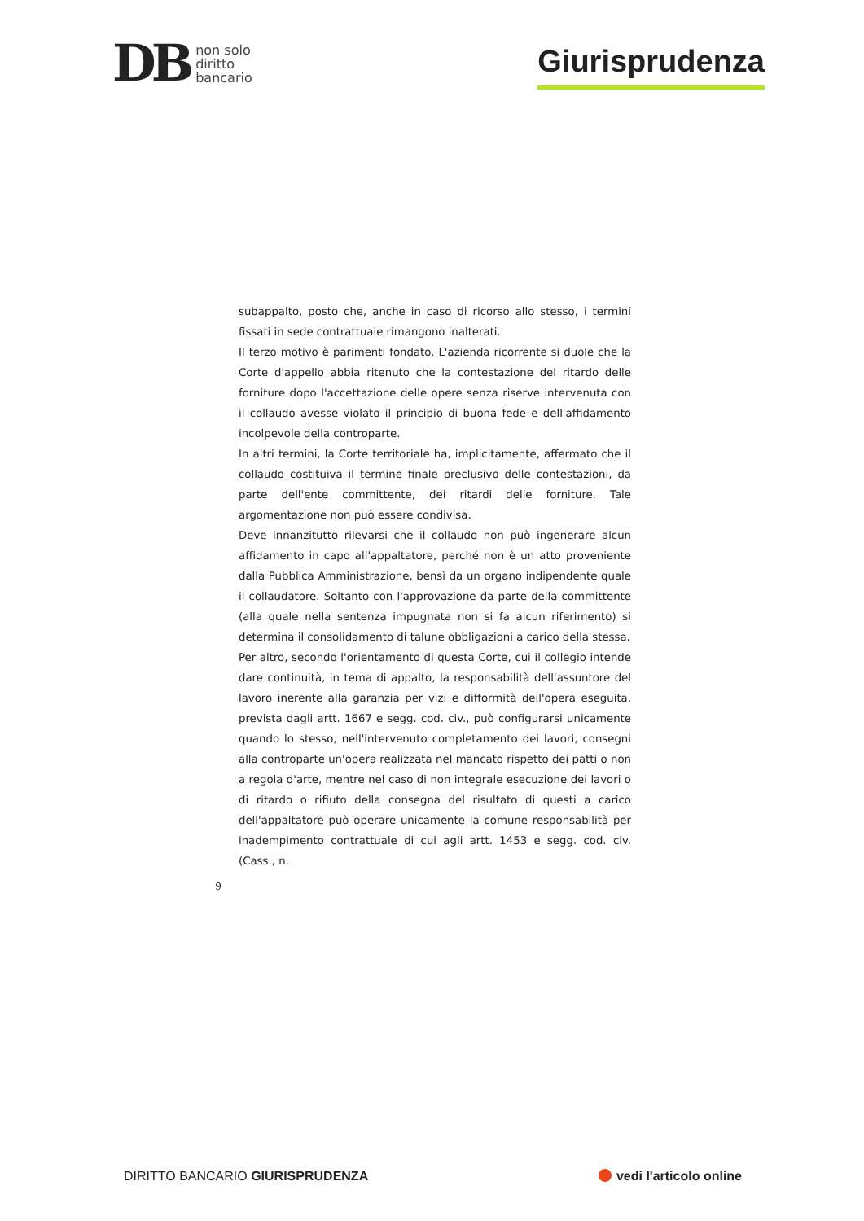DB non solo
diritto
bancario
Giurisprudenza
subappalto, posto che, anche in caso di ricorso allo stesso, i termini fissati in sede contrattuale rimangono inalterati.
Il terzo motivo è parimenti fondato. L'azienda ricorrente si duole che la Corte d'appello abbia ritenuto che la contestazione del ritardo delle forniture dopo l'accettazione delle opere senza riserve intervenuta con il collaudo avesse violato il principio di buona fede e dell'affidamento incolpevole della controparte.
In altri termini, la Corte territoriale ha, implicitamente, affermato che il collaudo costituiva il termine finale preclusivo delle contestazioni, da parte dell'ente committente, dei ritardi delle forniture. Tale argomentazione non può essere condivisa.
Deve innanzitutto rilevarsi che il collaudo non può ingenerare alcun affidamento in capo all'appaltatore, perché non è un atto proveniente dalla Pubblica Amministrazione, bensì da un organo indipendente quale il collaudatore. Soltanto con l'approvazione da parte della committente (alla quale nella sentenza impugnata non si fa alcun riferimento) si determina il consolidamento di talune obbligazioni a carico della stessa.
Per altro, secondo l'orientamento di questa Corte, cui il collegio intende dare continuità, in tema di appalto, la responsabilità dell'assuntore del lavoro inerente alla garanzia per vizi e difformità dell'opera eseguita, prevista dagli artt. 1667 e segg. cod. civ., può configurarsi unicamente quando lo stesso, nell'intervenuto completamento dei lavori, consegni alla controparte un'opera realizzata nel mancato rispetto dei patti o non a regola d'arte, mentre nel caso di non integrale esecuzione dei lavori o di ritardo o rifiuto della consegna del risultato di questi a carico dell'appaltatore può operare unicamente la comune responsabilità per inadempimento contrattuale di cui agli artt. 1453 e segg. cod. civ. (Cass., n.
9
DIRITTO BANCARIO GIURISPRUDENZA vedi l'articolo online